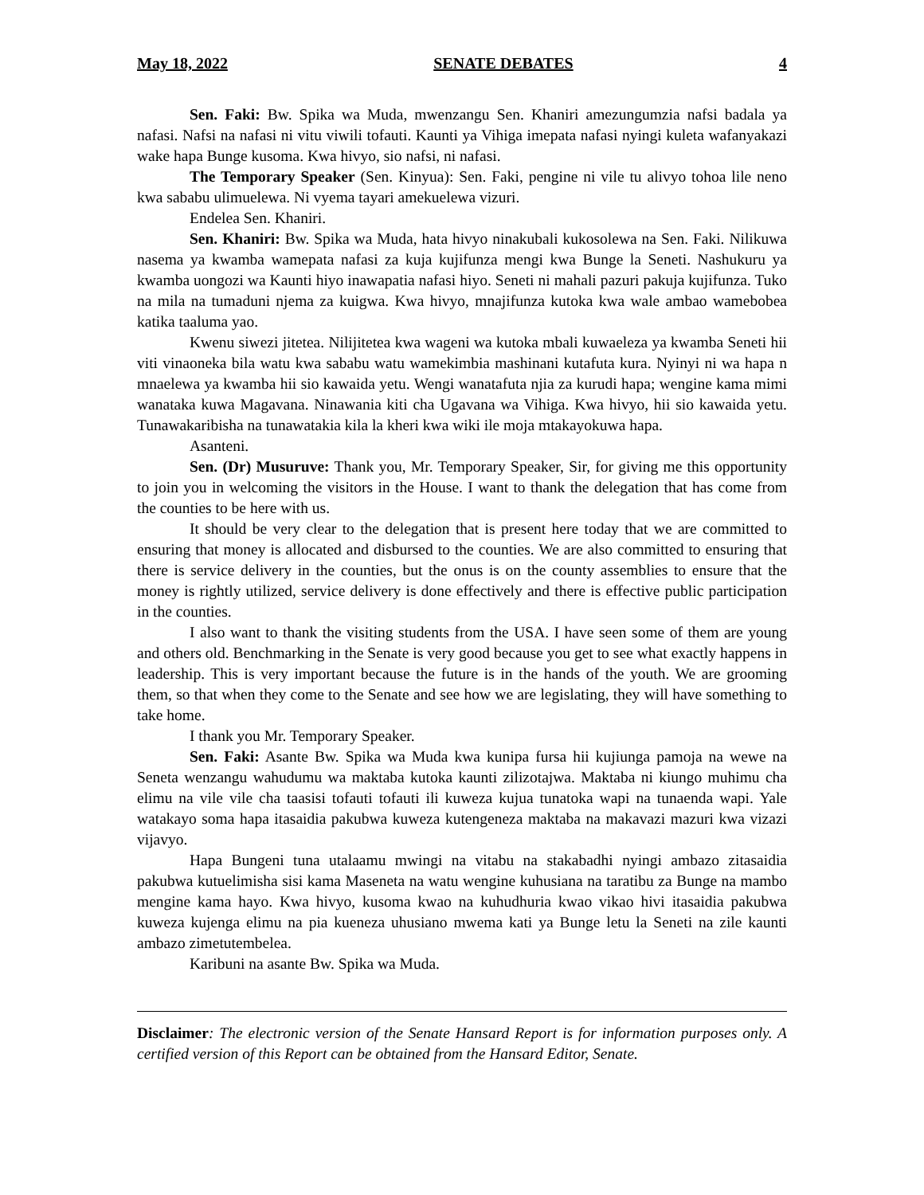May 18, 2022 SENATE DEBATES 4
Sen. Faki: Bw. Spika wa Muda, mwenzangu Sen. Khaniri amezungumzia nafsi badala ya nafasi. Nafsi na nafasi ni vitu viwili tofauti. Kaunti ya Vihiga imepata nafasi nyingi kuleta wafanyakazi wake hapa Bunge kusoma. Kwa hivyo, sio nafsi, ni nafasi.
The Temporary Speaker (Sen. Kinyua): Sen. Faki, pengine ni vile tu alivyo tohoa lile neno kwa sababu ulimuelewa. Ni vyema tayari amekuelewa vizuri.
Endelea Sen. Khaniri.
Sen. Khaniri: Bw. Spika wa Muda, hata hivyo ninakubali kukosolewa na Sen. Faki. Nilikuwa nasema ya kwamba wamepata nafasi za kuja kujifunza mengi kwa Bunge la Seneti. Nashukuru ya kwamba uongozi wa Kaunti hiyo inawapatia nafasi hiyo. Seneti ni mahali pazuri pakuja kujifunza. Tuko na mila na tumaduni njema za kuigwa. Kwa hivyo, mnajifunza kutoka kwa wale ambao wamebobea katika taaluma yao.
Kwenu siwezi jitetea. Nilijitetea kwa wageni wa kutoka mbali kuwaeleza ya kwamba Seneti hii viti vinaoneka bila watu kwa sababu watu wamekimbia mashinani kutafuta kura. Nyinyi ni wa hapa n mnaelewa ya kwamba hii sio kawaida yetu. Wengi wanatafuta njia za kurudi hapa; wengine kama mimi wanataka kuwa Magavana. Ninawania kiti cha Ugavana wa Vihiga. Kwa hivyo, hii sio kawaida yetu. Tunawakaribisha na tunawatakia kila la kheri kwa wiki ile moja mtakayokuwa hapa.
Asanteni.
Sen. (Dr) Musuruve: Thank you, Mr. Temporary Speaker, Sir, for giving me this opportunity to join you in welcoming the visitors in the House. I want to thank the delegation that has come from the counties to be here with us.
It should be very clear to the delegation that is present here today that we are committed to ensuring that money is allocated and disbursed to the counties. We are also committed to ensuring that there is service delivery in the counties, but the onus is on the county assemblies to ensure that the money is rightly utilized, service delivery is done effectively and there is effective public participation in the counties.
I also want to thank the visiting students from the USA. I have seen some of them are young and others old. Benchmarking in the Senate is very good because you get to see what exactly happens in leadership. This is very important because the future is in the hands of the youth. We are grooming them, so that when they come to the Senate and see how we are legislating, they will have something to take home.
I thank you Mr. Temporary Speaker.
Sen. Faki: Asante Bw. Spika wa Muda kwa kunipa fursa hii kujiunga pamoja na wewe na Seneta wenzangu wahudumu wa maktaba kutoka kaunti zilizotajwa. Maktaba ni kiungo muhimu cha elimu na vile vile cha taasisi tofauti tofauti ili kuweza kujua tunatoka wapi na tunaenda wapi. Yale watakayo soma hapa itasaidia pakubwa kuweza kutengeneza maktaba na makavazi mazuri kwa vizazi vijavyo.
Hapa Bungeni tuna utalaamu mwingi na vitabu na stakabadhi nyingi ambazo zitasaidia pakubwa kutuelimisha sisi kama Maseneta na watu wengine kuhusiana na taratibu za Bunge na mambo mengine kama hayo. Kwa hivyo, kusoma kwao na kuhudhuria kwao vikao hivi itasaidia pakubwa kuweza kujenga elimu na pia kueneza uhusiano mwema kati ya Bunge letu la Seneti na zile kaunti ambazo zimetutembelea.
Karibuni na asante Bw. Spika wa Muda.
Disclaimer: The electronic version of the Senate Hansard Report is for information purposes only. A certified version of this Report can be obtained from the Hansard Editor, Senate.